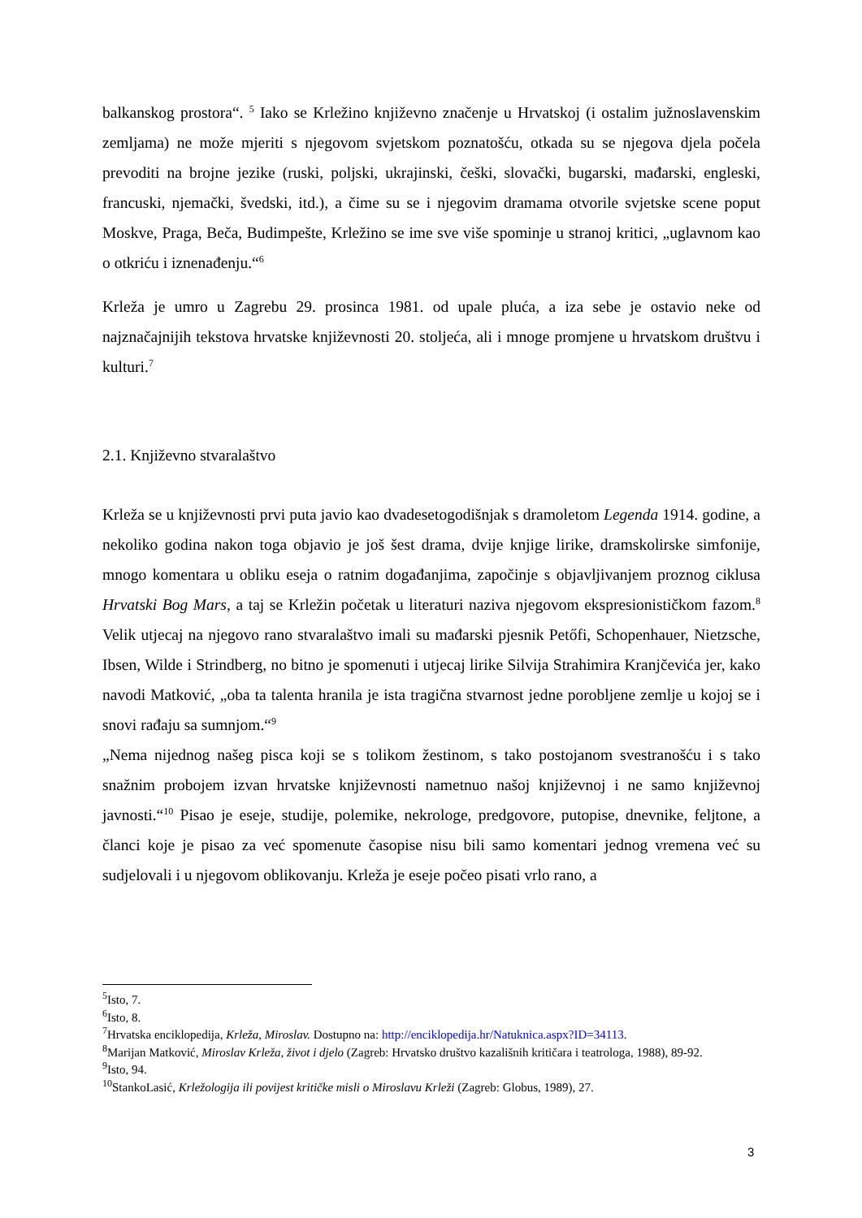balkanskog prostora“. <sup>5</sup> Iako se Krležino književno značenje u Hrvatskoj (i ostalim južnoslavenskim zemljama) ne može mjeriti s njegovom svjetskom poznatošću, otkada su se njegova djela počela prevoditi na brojne jezike (ruski, poljski, ukrajinski, češki, slovački, bugarski, mađarski, engleski, francuski, njemački, švedski, itd.), a čime su se i njegovim dramama otvorile svjetske scene poput Moskve, Praga, Beča, Budimpešte, Krležino se ime sve više spominje u stranoj kritici, „uglavnom kao o otkriću i iznenađenju.“<sup>6</sup>
Krleža je umro u Zagrebu 29. prosinca 1981. od upale pluća, a iza sebe je ostavio neke od najznačajnijih tekstova hrvatske književnosti 20. stoljeća, ali i mnoge promjene u hrvatskom društvu i kulturi.<sup>7</sup>
2.1. Književno stvaralaštvo
Krleža se u književnosti prvi puta javio kao dvadesetogodišnjak s dramoletom Legenda 1914. godine, a nekoliko godina nakon toga objavio je još šest drama, dvije knjige lirike, dramskolirske simfonije, mnogo komentara u obliku eseja o ratnim događanjima, započinje s objavljivanjem proznog ciklusa Hrvatski Bog Mars, a taj se Krležin početak u literaturi naziva njegovom ekspresionističkom fazom.<sup>8</sup> Velik utjecaj na njegovo rano stvaralaštvo imali su mađarski pjesnik Petőfi, Schopenhauer, Nietzsche, Ibsen, Wilde i Strindberg, no bitno je spomenuti i utjecaj lirike Silvija Strahimira Kranjčevića jer, kako navodi Matković, „oba ta talenta hranila je ista tragična stvarnost jedne porobljene zemlje u kojoj se i snovi rađaju sa sumnjom.“<sup>9</sup>
„Nema nijednog našeg pisca koji se s tolikom žestinom, s tako postojanom svestranošću i s tako snažnim probojem izvan hrvatske književnosti nametnuo našoj književnoj i ne samo književnoj javnosti.“<sup>10</sup> Pisao je eseje, studije, polemike, nekrologe, predgovore, putopise, dnevnike, feljtone, a članci koje je pisao za već spomenute časopise nisu bili samo komentari jednog vremena već su sudjelovali i u njegovom oblikovanju. Krleža je eseje počeo pisati vrlo rano, a
<sup>5</sup> Isto, 7.
<sup>6</sup> Isto, 8.
<sup>7</sup> Hrvatska enciklopedija, Krleža, Miroslav. Dostupno na: http://enciklopedija.hr/Natuknica.aspx?ID=34113.
<sup>8</sup> Marijan Matković, Miroslav Krleža, život i djelo (Zagreb: Hrvatsko društvo kazališnih kritičara i teatrologa, 1988), 89-92.
<sup>9</sup> Isto, 94.
<sup>10</sup> StankoLasić, Krležologija ili povijest kritičke misli o Miroslavu Krleži (Zagreb: Globus, 1989), 27.
3